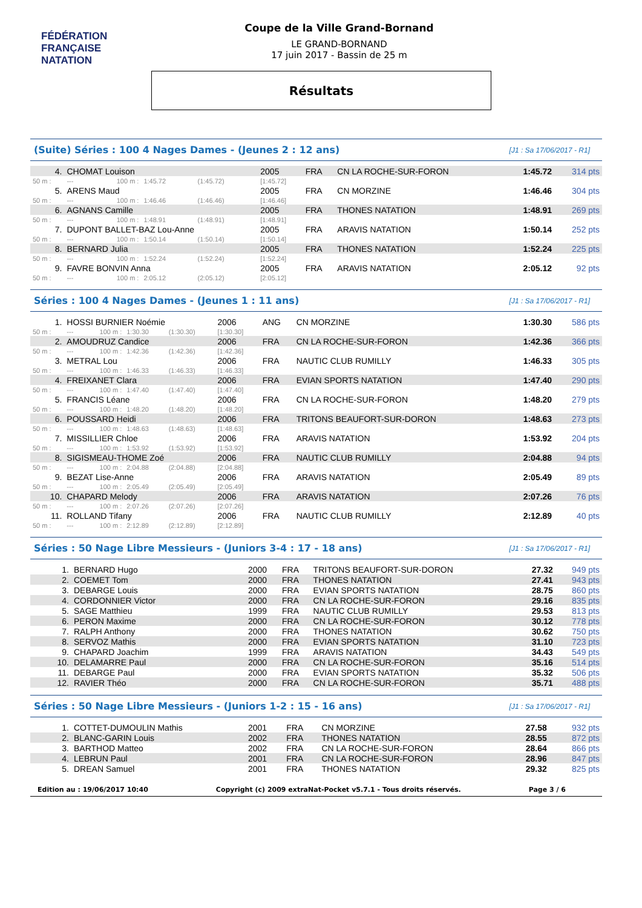FÉDÉRATION FRANÇAISE
NATATION
Coupe de la Ville Grand-Bornand
LE GRAND-BORNAND
17 juin 2017 - Bassin de 25 m
Résultats
(Suite) Séries : 100 4 Nages Dames - (Jeunes 2 : 12 ans) [J1 : Sa 17/06/2017 - R1]
| 4. | CHOMAT Louison | | | | 2005 | FRA | CN LA ROCHE-SUR-FORON | 1:45.72 | 314 pts |
| 50 m : | --- | 100 m : | 1:45.72 | (1:45.72) | [1:45.72] | | | | |
| 5. | ARENS Maud | | | | 2005 | FRA | CN MORZINE | 1:46.46 | 304 pts |
| 50 m : | --- | 100 m : | 1:46.46 | (1:46.46) | [1:46.46] | | | | |
| 6. | AGNANS Camille | | | | 2005 | FRA | THONES NATATION | 1:48.91 | 269 pts |
| 50 m : | --- | 100 m : | 1:48.91 | (1:48.91) | [1:48.91] | | | | |
| 7. | DUPONT BALLET-BAZ Lou-Anne | | | | 2005 | FRA | ARAVIS NATATION | 1:50.14 | 252 pts |
| 50 m : | --- | 100 m : | 1:50.14 | (1:50.14) | [1:50.14] | | | | |
| 8. | BERNARD Julia | | | | 2005 | FRA | THONES NATATION | 1:52.24 | 225 pts |
| 50 m : | --- | 100 m : | 1:52.24 | (1:52.24) | [1:52.24] | | | | |
| 9. | FAVRE BONVIN Anna | | | | 2005 | FRA | ARAVIS NATATION | 2:05.12 | 92 pts |
| 50 m : | --- | 100 m : | 2:05.12 | (2:05.12) | [2:05.12] | | | | |
Séries : 100 4 Nages Dames - (Jeunes 1 : 11 ans) [J1 : Sa 17/06/2017 - R1]
| 1. | HOSSI BURNIER Noémie | | | | 2006 | ANG | CN MORZINE | 1:30.30 | 586 pts |
| 50 m : | --- | 100 m : | 1:30.30 | (1:30.30) | [1:30.30] | | | | |
| 2. | AMOUDRUZ Candice | | | | 2006 | FRA | CN LA ROCHE-SUR-FORON | 1:42.36 | 366 pts |
| 50 m : | --- | 100 m : | 1:42.36 | (1:42.36) | [1:42.36] | | | | |
| 3. | METRAL Lou | | | | 2006 | FRA | NAUTIC CLUB RUMILLY | 1:46.33 | 305 pts |
| 50 m : | --- | 100 m : | 1:46.33 | (1:46.33) | [1:46.33] | | | | |
| 4. | FREIXANET Clara | | | | 2006 | FRA | EVIAN SPORTS NATATION | 1:47.40 | 290 pts |
| 50 m : | --- | 100 m : | 1:47.40 | (1:47.40) | [1:47.40] | | | | |
| 5. | FRANCIS Léane | | | | 2006 | FRA | CN LA ROCHE-SUR-FORON | 1:48.20 | 279 pts |
| 50 m : | --- | 100 m : | 1:48.20 | (1:48.20) | [1:48.20] | | | | |
| 6. | POUSSARD Heidi | | | | 2006 | FRA | TRITONS BEAUFORT-SUR-DORON | 1:48.63 | 273 pts |
| 50 m : | --- | 100 m : | 1:48.63 | (1:48.63) | [1:48.63] | | | | |
| 7. | MISSILLIER Chloe | | | | 2006 | FRA | ARAVIS NATATION | 1:53.92 | 204 pts |
| 50 m : | --- | 100 m : | 1:53.92 | (1:53.92) | [1:53.92] | | | | |
| 8. | SIGISMEAU-THOME Zoé | | | | 2006 | FRA | NAUTIC CLUB RUMILLY | 2:04.88 | 94 pts |
| 50 m : | --- | 100 m : | 2:04.88 | (2:04.88) | [2:04.88] | | | | |
| 9. | BEZAT Lise-Anne | | | | 2006 | FRA | ARAVIS NATATION | 2:05.49 | 89 pts |
| 50 m : | --- | 100 m : | 2:05.49 | (2:05.49) | [2:05.49] | | | | |
| 10. | CHAPARD Melody | | | | 2006 | FRA | ARAVIS NATATION | 2:07.26 | 76 pts |
| 50 m : | --- | 100 m : | 2:07.26 | (2:07.26) | [2:07.26] | | | | |
| 11. | ROLLAND Tifany | | | | 2006 | FRA | NAUTIC CLUB RUMILLY | 2:12.89 | 40 pts |
| 50 m : | --- | 100 m : | 2:12.89 | (2:12.89) | [2:12.89] | | | | |
Séries : 50 Nage Libre Messieurs - (Juniors 3-4 : 17 - 18 ans) [J1 : Sa 17/06/2017 - R1]
| 1. | BERNARD Hugo | 2000 | FRA | TRITONS BEAUFORT-SUR-DORON | 27.32 | 949 pts |
| 2. | COEMET Tom | 2000 | FRA | THONES NATATION | 27.41 | 943 pts |
| 3. | DEBARGE Louis | 2000 | FRA | EVIAN SPORTS NATATION | 28.75 | 860 pts |
| 4. | CORDONNIER Victor | 2000 | FRA | CN LA ROCHE-SUR-FORON | 29.16 | 835 pts |
| 5. | SAGE Matthieu | 1999 | FRA | NAUTIC CLUB RUMILLY | 29.53 | 813 pts |
| 6. | PERON Maxime | 2000 | FRA | CN LA ROCHE-SUR-FORON | 30.12 | 778 pts |
| 7. | RALPH Anthony | 2000 | FRA | THONES NATATION | 30.62 | 750 pts |
| 8. | SERVOZ Mathis | 2000 | FRA | EVIAN SPORTS NATATION | 31.10 | 723 pts |
| 9. | CHAPARD Joachim | 1999 | FRA | ARAVIS NATATION | 34.43 | 549 pts |
| 10. | DELAMARRE Paul | 2000 | FRA | CN LA ROCHE-SUR-FORON | 35.16 | 514 pts |
| 11. | DEBARGE Paul | 2000 | FRA | EVIAN SPORTS NATATION | 35.32 | 506 pts |
| 12. | RAVIER Théo | 2000 | FRA | CN LA ROCHE-SUR-FORON | 35.71 | 488 pts |
Séries : 50 Nage Libre Messieurs - (Juniors 1-2 : 15 - 16 ans) [J1 : Sa 17/06/2017 - R1]
| 1. | COTTET-DUMOULIN Mathis | 2001 | FRA | CN MORZINE | 27.58 | 932 pts |
| 2. | BLANC-GARIN Louis | 2002 | FRA | THONES NATATION | 28.55 | 872 pts |
| 3. | BARTHOD Matteo | 2002 | FRA | CN LA ROCHE-SUR-FORON | 28.64 | 866 pts |
| 4. | LEBRUN Paul | 2001 | FRA | CN LA ROCHE-SUR-FORON | 28.96 | 847 pts |
| 5. | DREAN Samuel | 2001 | FRA | THONES NATATION | 29.32 | 825 pts |
Edition au : 19/06/2017 10:40 Copyright (c) 2009 extraNat-Pocket v5.7.1 - Tous droits réservés. Page 3 / 6